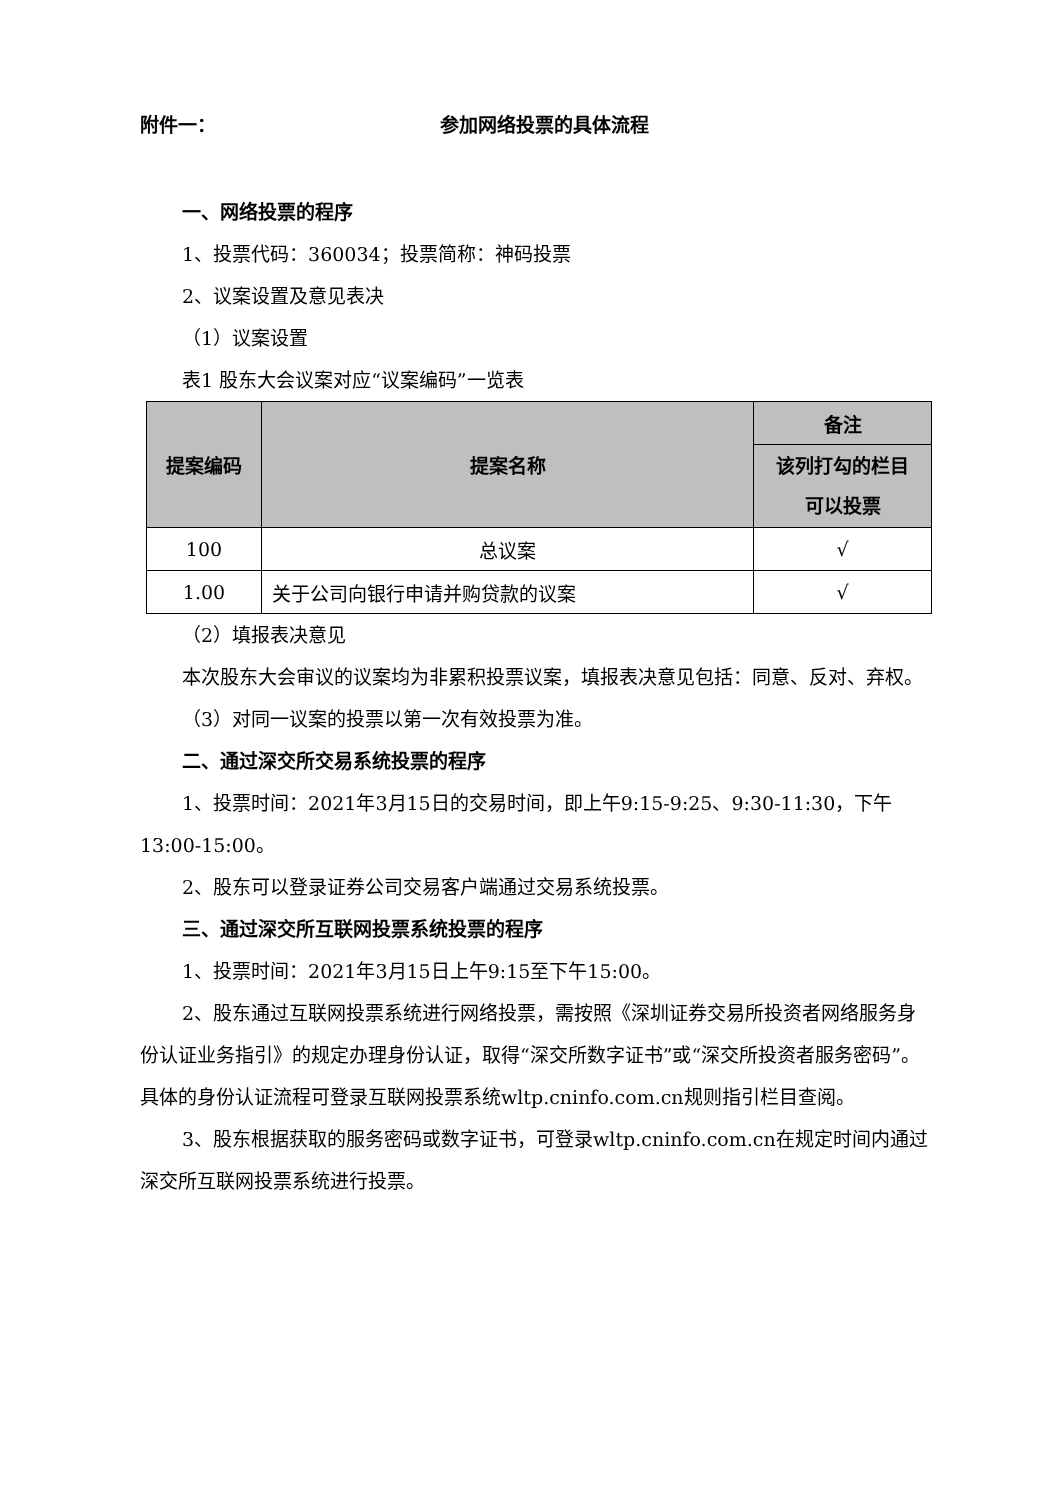附件一： 参加网络投票的具体流程
一、网络投票的程序
1、投票代码：360034；投票简称：神码投票
2、议案设置及意见表决
（1）议案设置
表1 股东大会议案对应“议案编码”一览表
| 提案编码 | 提案名称 | 备注 |
| --- | --- | --- |
| | | 该列打勾的栏目 可以投票 |
| 100 | 总议案 | √ |
| 1.00 | 关于公司向银行申请并购贷款的议案 | √ |
（2）填报表决意见
本次股东大会审议的议案均为非累积投票议案，填报表决意见包括：同意、反对、弃权。
（3）对同一议案的投票以第一次有效投票为准。
二、通过深交所交易系统投票的程序
1、投票时间：2021年3月15日的交易时间，即上午9:15-9:25、9:30-11:30，下午13:00-15:00。
2、股东可以登录证券公司交易客户端通过交易系统投票。
三、通过深交所互联网投票系统投票的程序
1、投票时间：2021年3月15日上午9:15至下午15:00。
2、股东通过互联网投票系统进行网络投票，需按照《深圳证券交易所投资者网络服务身份认证业务指引》的规定办理身份认证，取得“深交所数字证书”或“深交所投资者服务密码”。具体的身份认证流程可登录互联网投票系统wltp.cninfo.com.cn规则指引栏目查阅。
3、股东根据获取的服务密码或数字证书，可登录wltp.cninfo.com.cn在规定时间内通过深交所互联网投票系统进行投票。